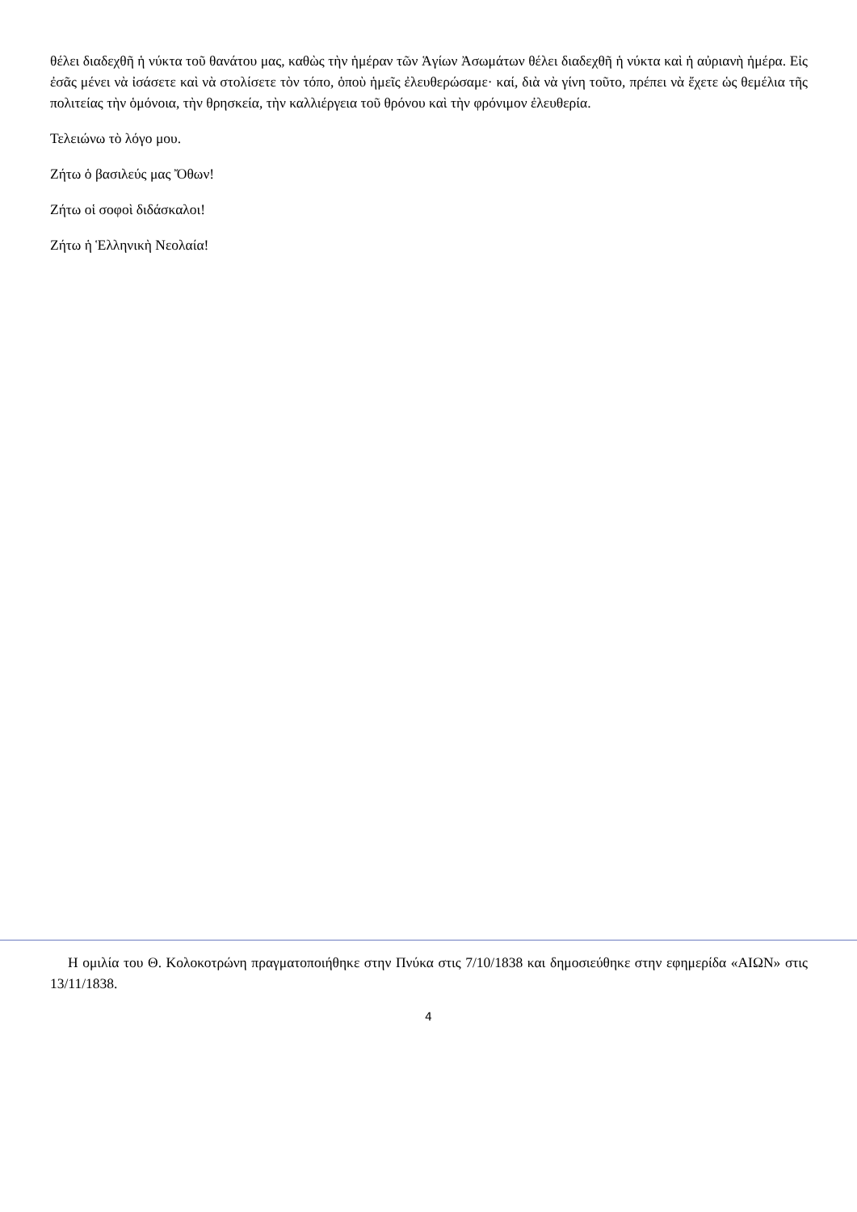θέλει διαδεχθῆ ἡ νύκτα τοῦ θανάτου μας, καθὼς τὴν ἡμέραν τῶν Ἁγίων Ἀσωμάτων θέλει διαδεχθῆ ἡ νύκτα καὶ ἡ αὐριανὴ ἡμέρα. Εἰς ἐσᾶς μένει νὰ ἰσάσετε καὶ νὰ στολίσετε τὸν τόπο, ὁποὺ ἡμεῖς ἐλευθερώσαμε· καί, διὰ νὰ γίνη τοῦτο, πρέπει νὰ ἔχετε ὡς θεμέλια τῆς πολιτείας τὴν ὁμόνοια, τὴν θρησκεία, τὴν καλλιέργεια τοῦ θρόνου καὶ τὴν φρόνιμον ἐλευθερία.
Τελειώνω τὸ λόγο μου.
Ζήτω ὁ βασιλεύς μας Ὄθων!
Ζήτω οἱ σοφοὶ διδάσκαλοι!
Ζήτω ἡ Ἑλληνικὴ Νεολαία!
Η ομιλία του Θ. Κολοκοτρώνη πραγματοποιήθηκε στην Πνύκα στις 7/10/1838 και δημοσιεύθηκε στην εφημερίδα «ΑΙΩΝ» στις 13/11/1838.
4